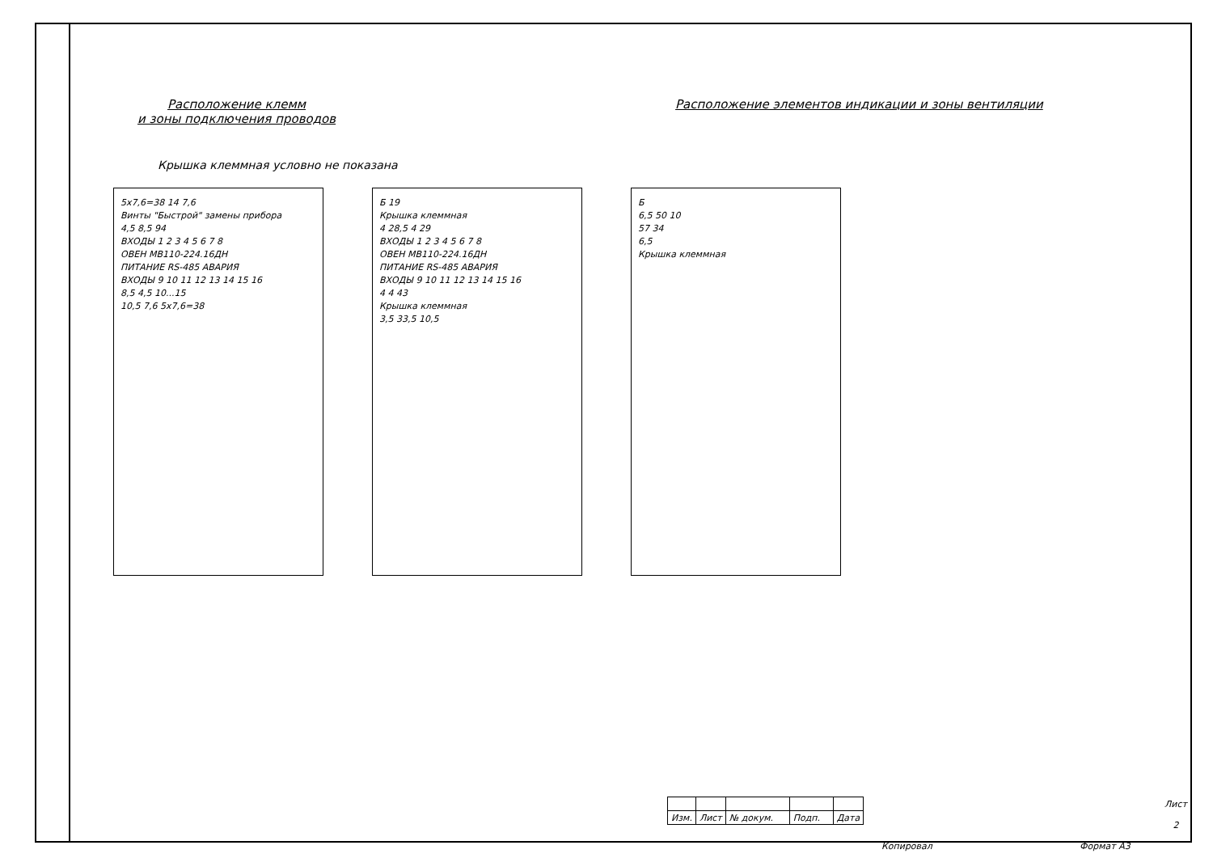Расположение клемм
и зоны подключения проводов
Расположение элементов индикации и зоны вентиляции
Крышка клеммная условно не показана
5х7,6=38 14 7,6
Винты "Быстрой" замены прибора
4,5 8,5 94
ВХОДЫ 1 2 3 4 5 6 7 8
ОВЕН МВ110-224.16ДН
ПИТАНИЕ RS-485 АВАРИЯ
ВХОДЫ 9 10 11 12 13 14 15 16
8,5 4,5 10...15
10,5 7,6 5х7,6=38
Б 19
Крышка клеммная
4 28,5 4 29
ВХОДЫ 1 2 3 4 5 6 7 8
ОВЕН МВ110-224.16ДН
ПИТАНИЕ RS-485 АВАРИЯ
ВХОДЫ 9 10 11 12 13 14 15 16
4 4 43
Крышка клеммная
3,5 33,5 10,5
Б
6,5 50 10
57 34
6,5
Крышка клеммная
| Изм. | Лист | № докум. | Подп. | Дата |
Лист
2
Копировал Формат А3